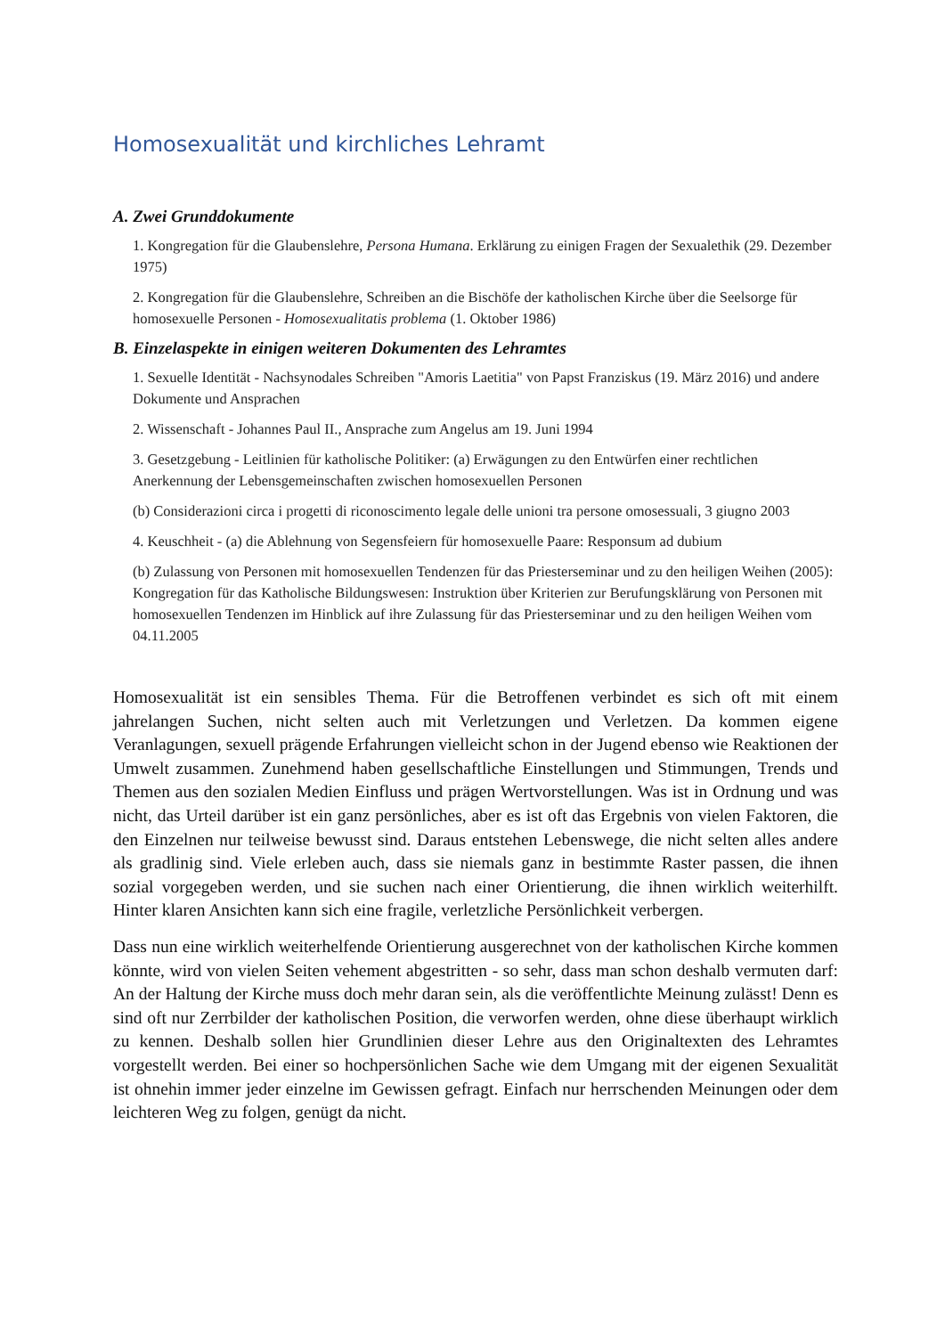Homosexualität und kirchliches Lehramt
A. Zwei Grunddokumente
1. Kongregation für die Glaubenslehre, Persona Humana. Erklärung zu einigen Fragen der Sexualethik (29. Dezember 1975)
2. Kongregation für die Glaubenslehre, Schreiben an die Bischöfe der katholischen Kirche über die Seelsorge für homosexuelle Personen - Homosexualitatis problema (1. Oktober 1986)
B. Einzelaspekte in einigen weiteren Dokumenten des Lehramtes
1. Sexuelle Identität - Nachsynodales Schreiben "Amoris Laetitia" von Papst Franziskus (19. März 2016) und andere Dokumente und Ansprachen
2. Wissenschaft - Johannes Paul II., Ansprache zum Angelus am 19. Juni 1994
3. Gesetzgebung - Leitlinien für katholische Politiker: (a) Erwägungen zu den Entwürfen einer rechtlichen Anerkennung der Lebensgemeinschaften zwischen homosexuellen Personen
(b) Considerazioni circa i progetti di riconoscimento legale delle unioni tra persone omosessuali, 3 giugno 2003
4. Keuschheit - (a) die Ablehnung von Segensfeiern für homosexuelle Paare: Responsum ad dubium
(b) Zulassung von Personen mit homosexuellen Tendenzen für das Priesterseminar und zu den heiligen Weihen (2005): Kongregation für das Katholische Bildungswesen: Instruktion über Kriterien zur Berufungsklärung von Personen mit homosexuellen Tendenzen im Hinblick auf ihre Zulassung für das Priesterseminar und zu den heiligen Weihen vom 04.11.2005
Homosexualität ist ein sensibles Thema. Für die Betroffenen verbindet es sich oft mit einem jahrelangen Suchen, nicht selten auch mit Verletzungen und Verletzen. Da kommen eigene Veranlagungen, sexuell prägende Erfahrungen vielleicht schon in der Jugend ebenso wie Reaktionen der Umwelt zusammen. Zunehmend haben gesellschaftliche Einstellungen und Stimmungen, Trends und Themen aus den sozialen Medien Einfluss und prägen Wertvorstellungen. Was ist in Ordnung und was nicht, das Urteil darüber ist ein ganz persönliches, aber es ist oft das Ergebnis von vielen Faktoren, die den Einzelnen nur teilweise bewusst sind. Daraus entstehen Lebenswege, die nicht selten alles andere als gradlinig sind. Viele erleben auch, dass sie niemals ganz in bestimmte Raster passen, die ihnen sozial vorgegeben werden, und sie suchen nach einer Orientierung, die ihnen wirklich weiterhilft. Hinter klaren Ansichten kann sich eine fragile, verletzliche Persönlichkeit verbergen.
Dass nun eine wirklich weiterhelfende Orientierung ausgerechnet von der katholischen Kirche kommen könnte, wird von vielen Seiten vehement abgestritten - so sehr, dass man schon deshalb vermuten darf: An der Haltung der Kirche muss doch mehr daran sein, als die veröffentlichte Meinung zulässt! Denn es sind oft nur Zerrbilder der katholischen Position, die verworfen werden, ohne diese überhaupt wirklich zu kennen. Deshalb sollen hier Grundlinien dieser Lehre aus den Originaltexten des Lehramtes vorgestellt werden. Bei einer so hochpersönlichen Sache wie dem Umgang mit der eigenen Sexualität ist ohnehin immer jeder einzelne im Gewissen gefragt. Einfach nur herrschenden Meinungen oder dem leichteren Weg zu folgen, genügt da nicht.